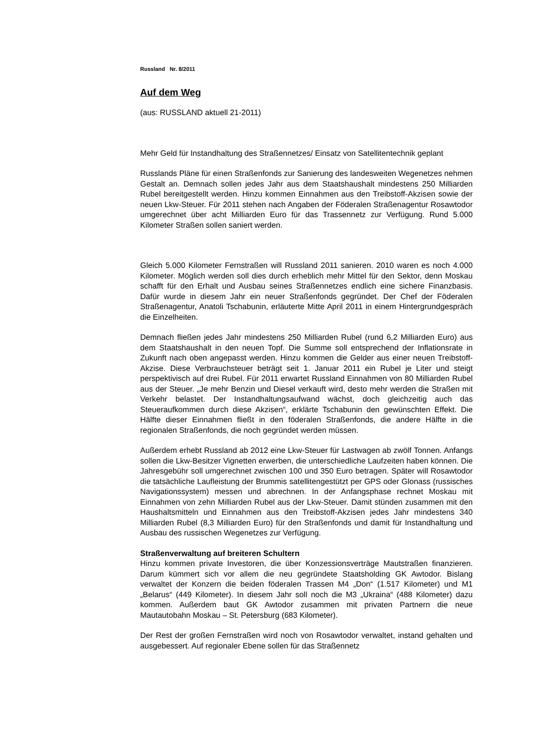Russland Nr. 8/2011
Auf dem Weg
(aus: RUSSLAND aktuell 21-2011)
Mehr Geld für Instandhaltung des Straßennetzes/ Einsatz von Satellitentechnik geplant
Russlands Pläne für einen Straßenfonds zur Sanierung des landesweiten Wegenetzes nehmen Gestalt an. Demnach sollen jedes Jahr aus dem Staatshaushalt mindestens 250 Milliarden Rubel bereitgestellt werden. Hinzu kommen Einnahmen aus den Treibstoff-Akzisen sowie der neuen Lkw-Steuer. Für 2011 stehen nach Angaben der Föderalen Straßenagentur Rosawtodor umgerechnet über acht Milliarden Euro für das Trassennetz zur Verfügung. Rund 5.000 Kilometer Straßen sollen saniert werden.
Gleich 5.000 Kilometer Fernstraßen will Russland 2011 sanieren. 2010 waren es noch 4.000 Kilometer. Möglich werden soll dies durch erheblich mehr Mittel für den Sektor, denn Moskau schafft für den Erhalt und Ausbau seines Straßennetzes endlich eine sichere Finanzbasis. Dafür wurde in diesem Jahr ein neuer Straßenfonds gegründet. Der Chef der Föderalen Straßenagentur, Anatoli Tschabunin, erläuterte Mitte April 2011 in einem Hintergrundgespräch die Einzelheiten.
Demnach fließen jedes Jahr mindestens 250 Milliarden Rubel (rund 6,2 Milliarden Euro) aus dem Staatshaushalt in den neuen Topf. Die Summe soll entsprechend der Inflationsrate in Zukunft nach oben angepasst werden. Hinzu kommen die Gelder aus einer neuen Treibstoff-Akzise. Diese Verbrauchsteuer beträgt seit 1. Januar 2011 ein Rubel je Liter und steigt perspektivisch auf drei Rubel. Für 2011 erwartet Russland Einnahmen von 80 Milliarden Rubel aus der Steuer. „Je mehr Benzin und Diesel verkauft wird, desto mehr werden die Straßen mit Verkehr belastet. Der Instandhaltungsaufwand wächst, doch gleichzeitig auch das Steueraufkommen durch diese Akzisen“, erklärte Tschabunin den gewünschten Effekt. Die Hälfte dieser Einnahmen fließt in den föderalen Straßenfonds, die andere Hälfte in die regionalen Straßenfonds, die noch gegründet werden müssen.
Außerdem erhebt Russland ab 2012 eine Lkw-Steuer für Lastwagen ab zwölf Tonnen. Anfangs sollen die Lkw-Besitzer Vignetten erwerben, die unterschiedliche Laufzeiten haben können. Die Jahresgebühr soll umgerechnet zwischen 100 und 350 Euro betragen. Später will Rosawtodor die tatsächliche Laufleistung der Brummis satellitengestützt per GPS oder Glonass (russisches Navigationssystem) messen und abrechnen. In der Anfangsphase rechnet Moskau mit Einnahmen von zehn Milliarden Rubel aus der Lkw-Steuer. Damit stünden zusammen mit den Haushaltsmitteln und Einnahmen aus den Treibstoff-Akzisen jedes Jahr mindestens 340 Milliarden Rubel (8,3 Milliarden Euro) für den Straßenfonds und damit für Instandhaltung und Ausbau des russischen Wegenetzes zur Verfügung.
Straßenverwaltung auf breiteren Schultern
Hinzu kommen private Investoren, die über Konzessionsverträge Mautstraßen finanzieren. Darum kümmert sich vor allem die neu gegründete Staatsholding GK Awtodor. Bislang verwaltet der Konzern die beiden föderalen Trassen M4 „Don“ (1.517 Kilometer) und M1 „Belarus“ (449 Kilometer). In diesem Jahr soll noch die M3 „Ukraina“ (488 Kilometer) dazu kommen. Außerdem baut GK Awtodor zusammen mit privaten Partnern die neue Mautautobahn Moskau – St. Petersburg (683 Kilometer).
Der Rest der großen Fernstraßen wird noch von Rosawtodor verwaltet, instand gehalten und ausgebessert. Auf regionaler Ebene sollen für das Straßennetz